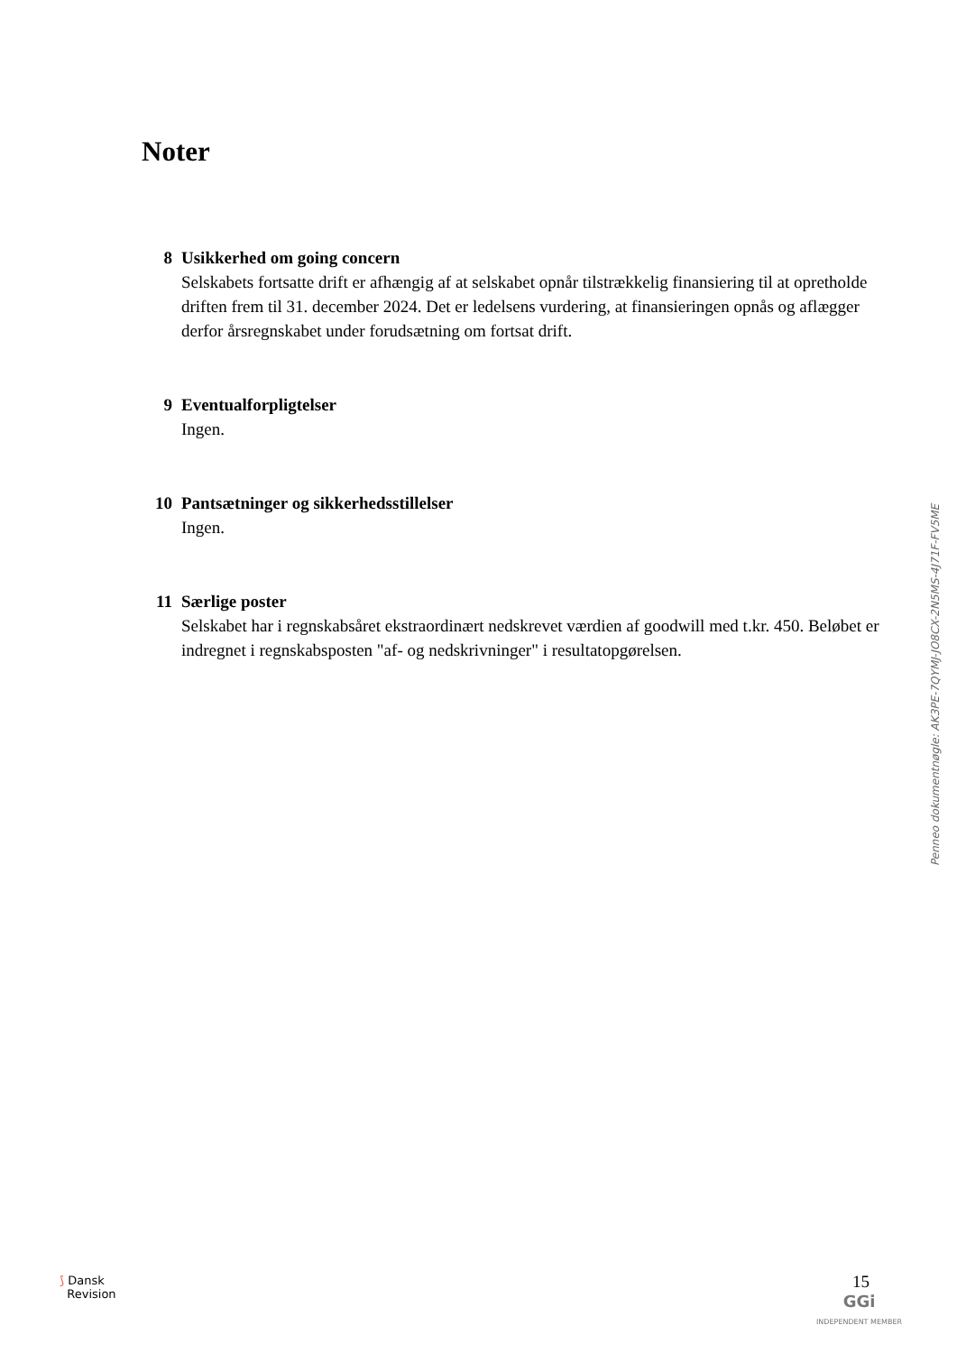Noter
8 Usikkerhed om going concern
Selskabets fortsatte drift er afhængig af at selskabet opnår tilstrækkelig finansiering til at opretholde driften frem til 31. december 2024. Det er ledelsens vurdering, at finansieringen opnås og aflægger derfor årsregnskabet under forudsætning om fortsat drift.
9 Eventualforpligtelser
Ingen.
10 Pantsætninger og sikkerhedsstillelser
Ingen.
11 Særlige poster
Selskabet har i regnskabsåret ekstraordinært nedskrevet værdien af goodwill med t.kr. 450. Beløbet er indregnet i regnskabsposten "af- og nedskrivninger" i resultatopgørelsen.
Penneo dokumentnøgle: AK3PE-7QYMJ-JO8CX-2N5MS-4J71F-FV5ME
⟆ Dansk
Revision
15
GGi
INDEPENDENT MEMBER